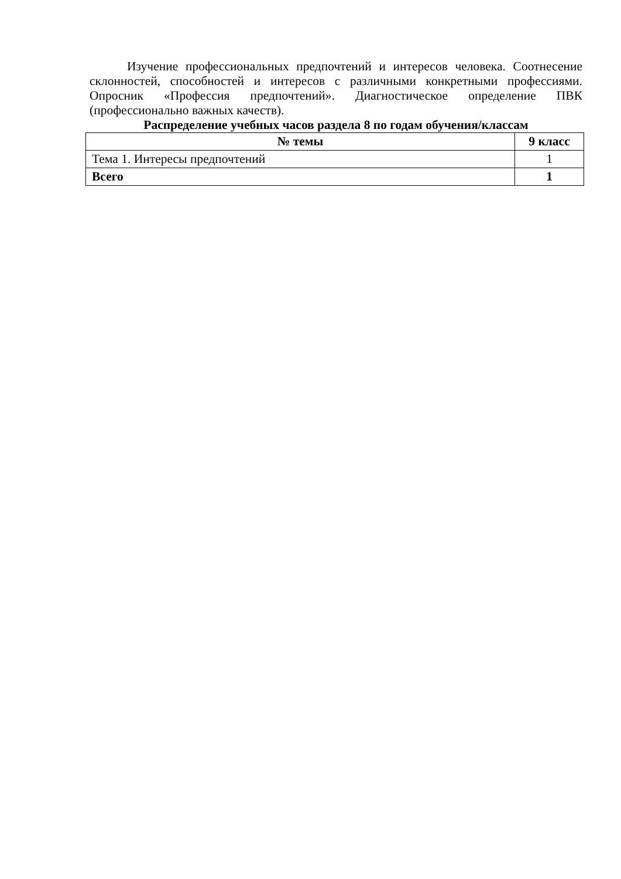Изучение профессиональных предпочтений и интересов человека. Соотнесение склонностей, способностей и интересов с различными конкретными профессиями. Опросник «Профессия предпочтений». Диагностическое определение ПВК (профессионально важных качеств).
Распределение учебных часов раздела 8 по годам обучения/классам
| № темы | 9 класс |
| --- | --- |
| Тема 1. Интересы предпочтений | 1 |
| Всего | 1 |